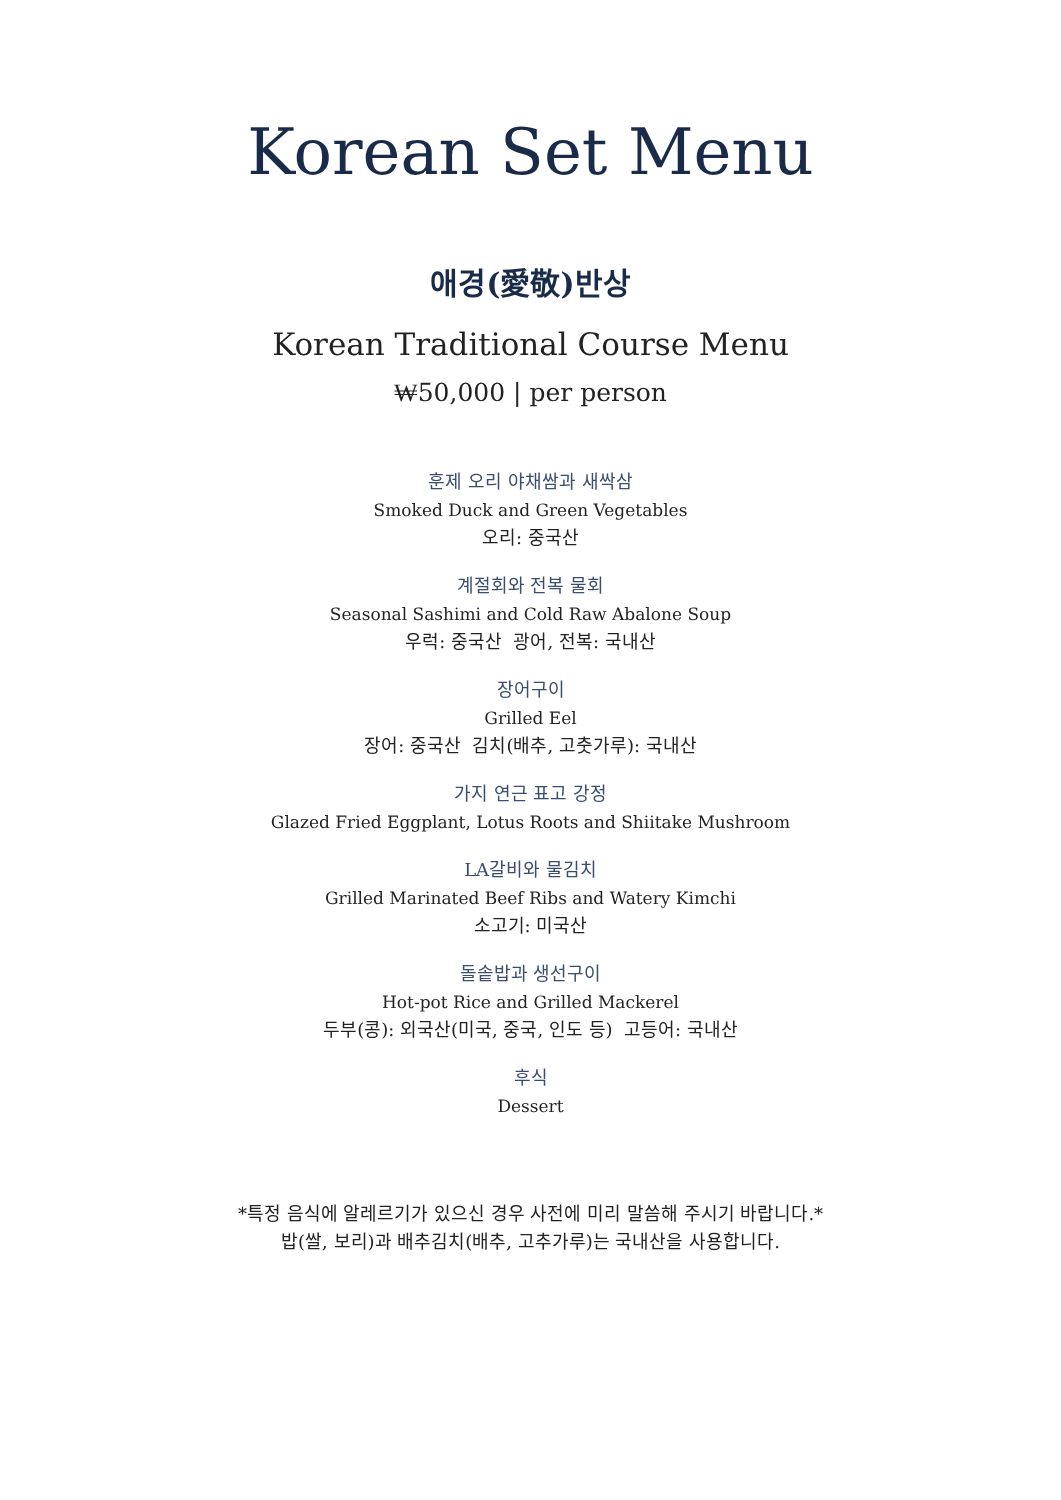Korean Set Menu
애경(愛敬)반상
Korean Traditional Course Menu
₩50,000 | per person
훈제 오리 야채쌈과 새싹삼
Smoked Duck and Green Vegetables
오리: 중국산
계절회와 전복 물회
Seasonal Sashimi and Cold Raw Abalone Soup
우럭: 중국산 광어, 전복: 국내산
장어구이
Grilled Eel
장어: 중국산 김치(배추, 고춧가루): 국내산
가지 연근 표고 강정
Glazed Fried Eggplant, Lotus Roots and Shiitake Mushroom
LA갈비와 물김치
Grilled Marinated Beef Ribs and Watery Kimchi
소고기: 미국산
돌솥밥과 생선구이
Hot-pot Rice and Grilled Mackerel
두부(콩): 외국산(미국, 중국, 인도 등) 고등어: 국내산
후식
Dessert
*특정 음식에 알레르기가 있으신 경우 사전에 미리 말씀해 주시기 바랍니다.*
밥(쌀, 보리)과 배추김치(배추, 고추가루)는 국내산을 사용합니다.